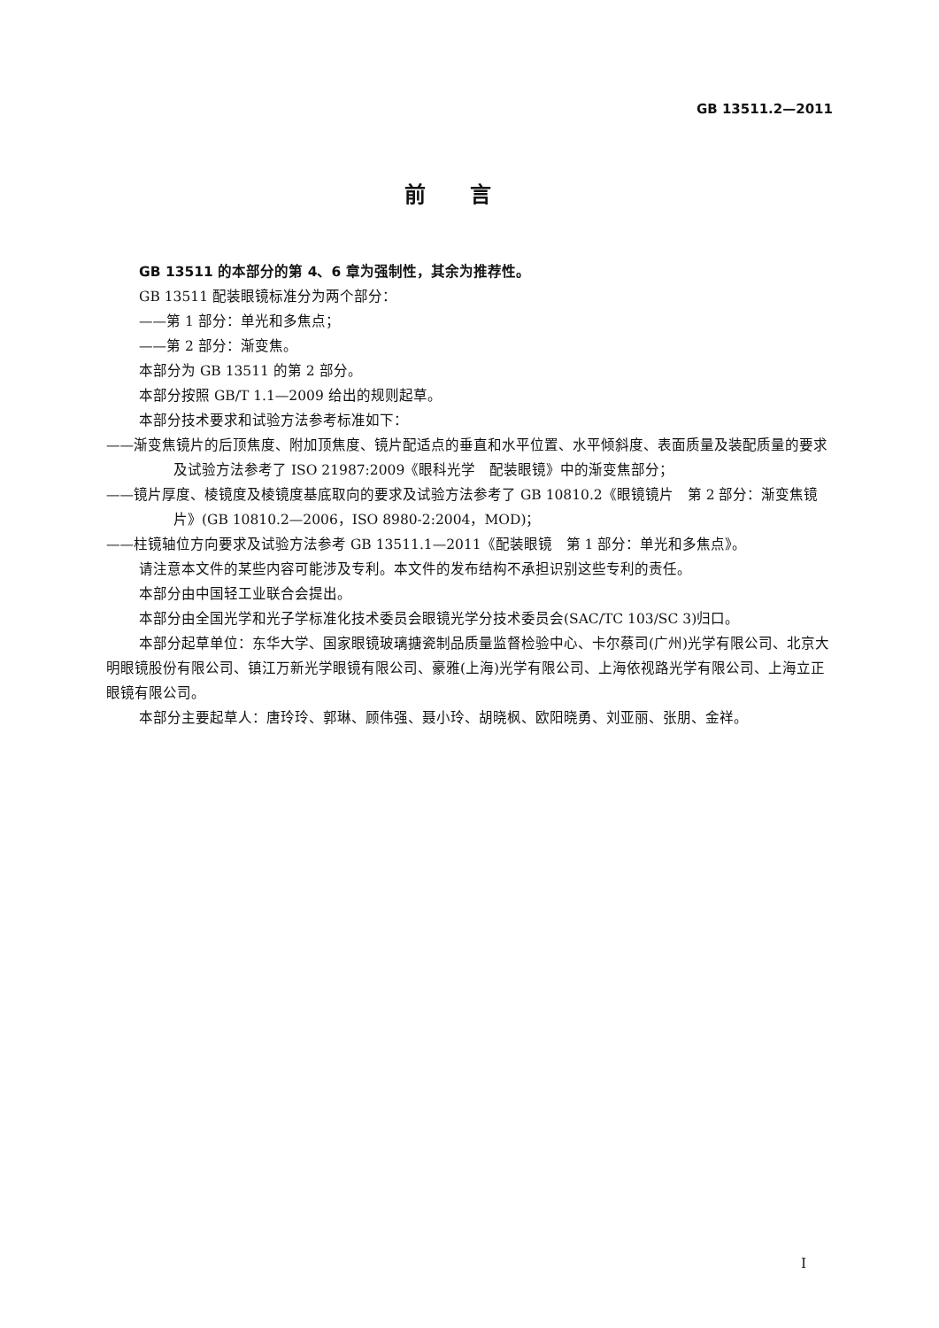GB 13511.2—2011
前言
GB 13511 的本部分的第 4、6 章为强制性，其余为推荐性。
GB 13511 配装眼镜标准分为两个部分：
——第 1 部分：单光和多焦点；
——第 2 部分：渐变焦。
本部分为 GB 13511 的第 2 部分。
本部分按照 GB/T 1.1—2009 给出的规则起草。
本部分技术要求和试验方法参考标准如下：
——渐变焦镜片的后顶焦度、附加顶焦度、镜片配适点的垂直和水平位置、水平倾斜度、表面质量及装配质量的要求及试验方法参考了 ISO 21987:2009《眼科光学　配装眼镜》中的渐变焦部分；
——镜片厚度、棱镜度及棱镜度基底取向的要求及试验方法参考了 GB 10810.2《眼镜镜片　第 2 部分：渐变焦镜片》(GB 10810.2—2006，ISO 8980-2:2004，MOD)；
——柱镜轴位方向要求及试验方法参考 GB 13511.1—2011《配装眼镜　第 1 部分：单光和多焦点》。
请注意本文件的某些内容可能涉及专利。本文件的发布结构不承担识别这些专利的责任。
本部分由中国轻工业联合会提出。
本部分由全国光学和光子学标准化技术委员会眼镜光学分技术委员会(SAC/TC 103/SC 3)归口。
本部分起草单位：东华大学、国家眼镜玻璃搪瓷制品质量监督检验中心、卡尔蔡司(广州)光学有限公司、北京大明眼镜股份有限公司、镇江万新光学眼镜有限公司、豪雅(上海)光学有限公司、上海依视路光学有限公司、上海立正眼镜有限公司。
本部分主要起草人：唐玲玲、郭琳、顾伟强、聂小玲、胡晓枫、欧阳晓勇、刘亚丽、张朋、金祥。
I